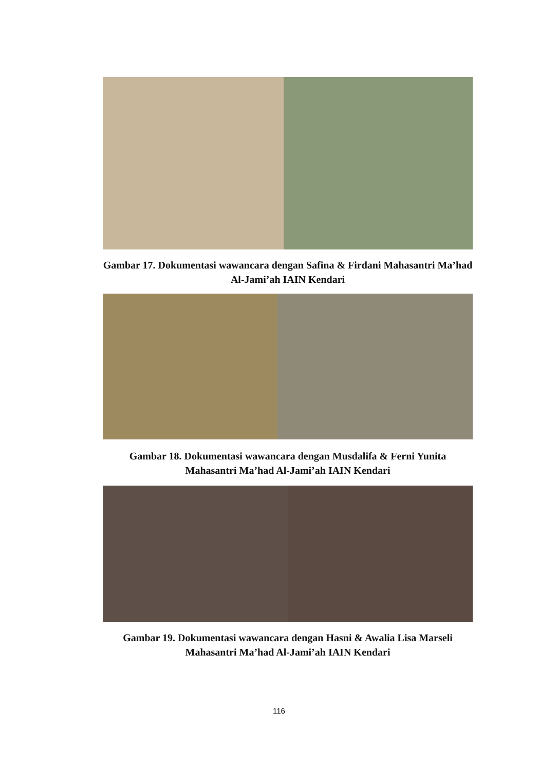Gambar 17. Dokumentasi wawancara dengan Safina & Firdani Mahasantri Ma’had Al-Jami’ah IAIN Kendari
Gambar 18. Dokumentasi wawancara dengan Musdalifa & Ferni Yunita Mahasantri Ma’had Al-Jami’ah IAIN Kendari
Gambar 19. Dokumentasi wawancara dengan Hasni & Awalia Lisa Marseli Mahasantri Ma’had Al-Jami’ah IAIN Kendari
116